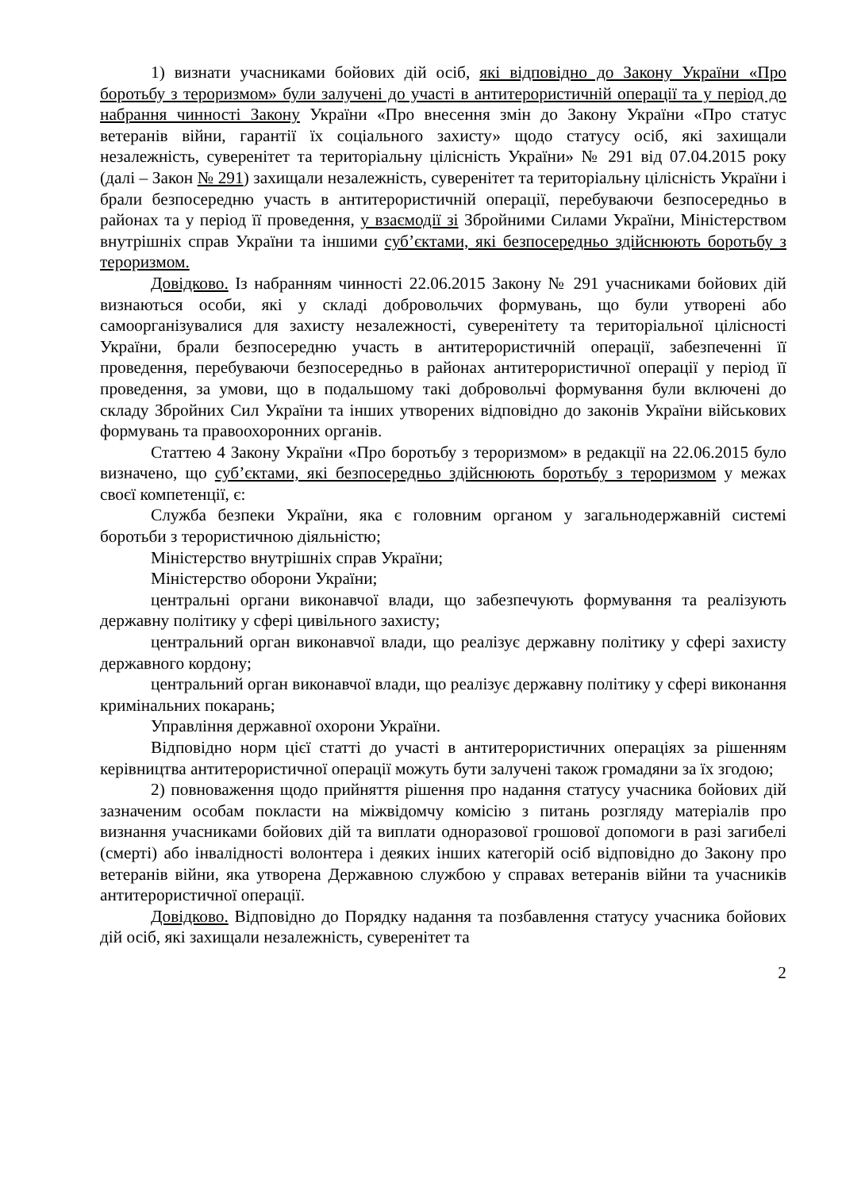1) визнати учасниками бойових дій осіб, які відповідно до Закону України «Про боротьбу з тероризмом» були залучені до участі в антитерористичній операції та у період до набрання чинності Закону України «Про внесення змін до Закону України «Про статус ветеранів війни, гарантії їх соціального захисту» щодо статусу осіб, які захищали незалежність, суверенітет та територіальну цілісність України» № 291 від 07.04.2015 року (далі – Закон № 291) захищали незалежність, суверенітет та територіальну цілісність України і брали безпосередню участь в антитерористичній операції, перебуваючи безпосередньо в районах та у період її проведення, у взаємодії зі Збройними Силами України, Міністерством внутрішніх справ України та іншими суб’єктами, які безпосередньо здійснюють боротьбу з тероризмом.
Довідково. Із набранням чинності 22.06.2015 Закону № 291 учасниками бойових дій визнаються особи, які у складі добровольчих формувань, що були утворені або самоорганізувалися для захисту незалежності, суверенітету та територіальної цілісності України, брали безпосередню участь в антитерористичній операції, забезпеченні її проведення, перебуваючи безпосередньо в районах антитерористичної операції у період її проведення, за умови, що в подальшому такі добровольчі формування були включені до складу Збройних Сил України та інших утворених відповідно до законів України військових формувань та правоохоронних органів.
Статтею 4 Закону України «Про боротьбу з тероризмом» в редакції на 22.06.2015 було визначено, що суб’єктами, які безпосередньо здійснюють боротьбу з тероризмом у межах своєї компетенції, є:
Служба безпеки України, яка є головним органом у загальнодержавній системі боротьби з терористичною діяльністю;
Міністерство внутрішніх справ України;
Міністерство оборони України;
центральні органи виконавчої влади, що забезпечують формування та реалізують державну політику у сфері цивільного захисту;
центральний орган виконавчої влади, що реалізує державну політику у сфері захисту державного кордону;
центральний орган виконавчої влади, що реалізує державну політику у сфері виконання кримінальних покарань;
Управління державної охорони України.
Відповідно норм цієї статті до участі в антитерористичних операціях за рішенням керівництва антитерористичної операції можуть бути залучені також громадяни за їх згодою;
2) повноваження щодо прийняття рішення про надання статусу учасника бойових дій зазначеним особам покласти на міжвідомчу комісію з питань розгляду матеріалів про визнання учасниками бойових дій та виплати одноразової грошової допомоги в разі загибелі (смерті) або інвалідності волонтера і деяких інших категорій осіб відповідно до Закону про ветеранів війни, яка утворена Державною службою у справах ветеранів війни та учасників антитерористичної операції.
Довідково. Відповідно до Порядку надання та позбавлення статусу учасника бойових дій осіб, які захищали незалежність, суверенітет та
2